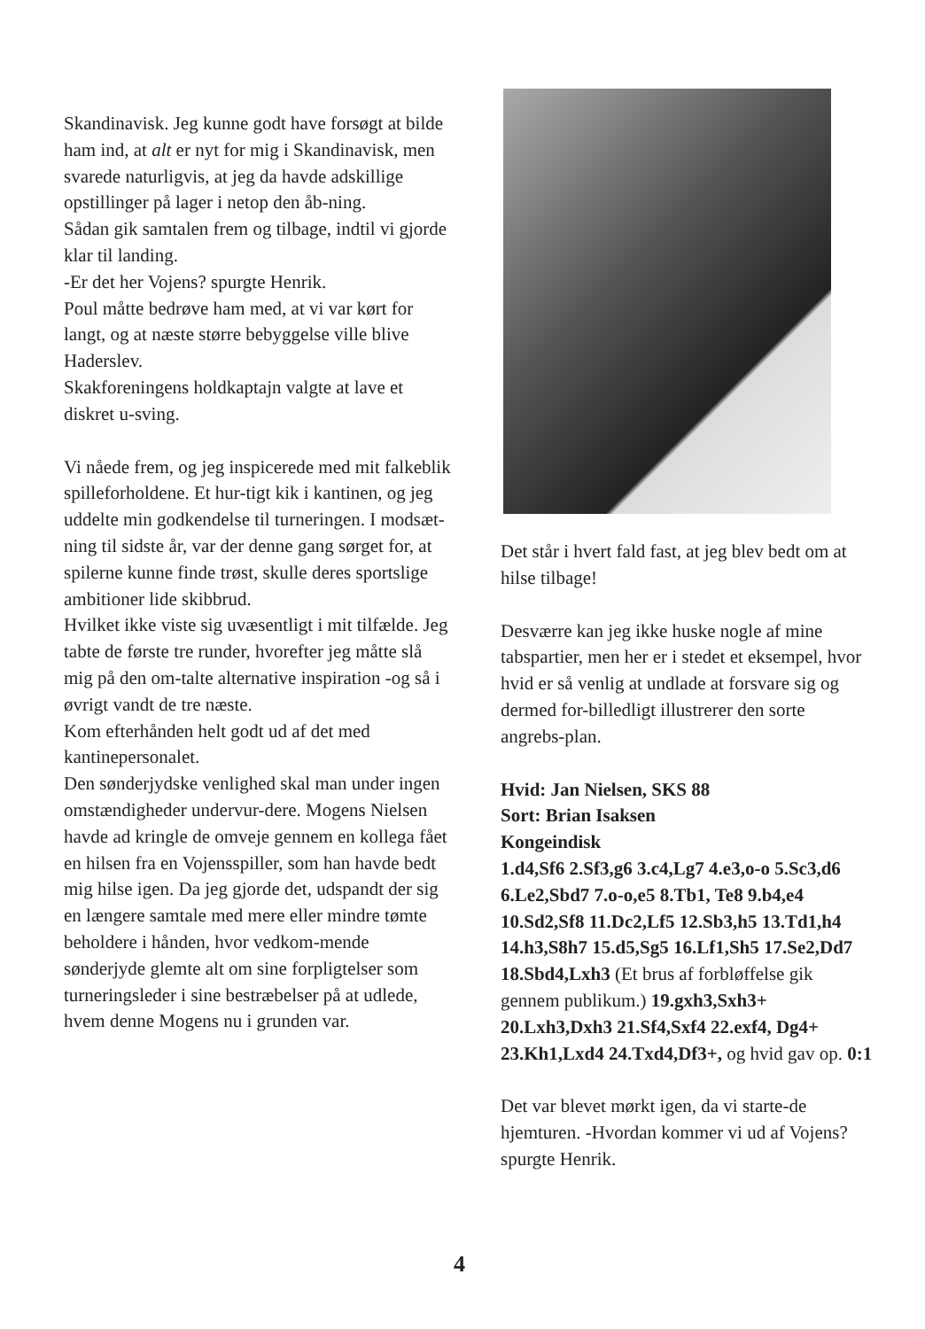Skandinavisk. Jeg kunne godt have forsøgt at bilde ham ind, at alt er nyt for mig i Skandinavisk, men svarede naturligvis, at jeg da havde adskillige opstillinger på lager i netop den åb-ning.
Sådan gik samtalen frem og tilbage, indtil vi gjorde klar til landing.
-Er det her Vojens? spurgte Henrik.
Poul måtte bedrøve ham med, at vi var kørt for langt, og at næste større bebyggelse ville blive Haderslev.
Skakforeningens holdkaptajn valgte at lave et diskret u-sving.
Vi nåede frem, og jeg inspicerede med mit falkeblik spilleforholdene. Et hur-tigt kik i kantinen, og jeg uddelte min godkendelse til turneringen. I modsæt-ning til sidste år, var der denne gang sørget for, at spilerne kunne finde trøst, skulle deres sportslige ambitioner lide skibbrud.
Hvilket ikke viste sig uvæsentligt i mit tilfælde. Jeg tabte de første tre runder, hvorefter jeg måtte slå mig på den om-talte alternative inspiration -og så i øvrigt vandt de tre næste.
Kom efterhånden helt godt ud af det med kantinepersonalet.
Den sønderjydske venlighed skal man under ingen omstændigheder undervur-dere. Mogens Nielsen havde ad kringle de omveje gennem en kollega fået en hilsen fra en Vojensspiller, som han havde bedt mig hilse igen. Da jeg gjorde det, udspandt der sig en længere samtale med mere eller mindre tømte beholdere i hånden, hvor vedkom-mende sønderjyde glemte alt om sine forpligtelser som turneringsleder i sine bestræbelser på at udlede, hvem denne Mogens nu i grunden var.
Det står i hvert fald fast, at jeg blev bedt om at hilse tilbage!
Desværre kan jeg ikke huske nogle af mine tabspartier, men her er i stedet et eksempel, hvor hvid er så venlig at undlade at forsvare sig og dermed for-billedligt illustrerer den sorte angrebs-plan.
Hvid: Jan Nielsen, SKS 88
Sort: Brian Isaksen
Kongeindisk
1.d4,Sf6 2.Sf3,g6 3.c4,Lg7 4.e3,o-o 5.Sc3,d6 6.Le2,Sbd7 7.o-o,e5 8.Tb1, Te8 9.b4,e4 10.Sd2,Sf8 11.Dc2,Lf5 12.Sb3,h5 13.Td1,h4 14.h3,S8h7 15.d5,Sg5 16.Lf1,Sh5 17.Se2,Dd7 18.Sbd4,Lxh3 (Et brus af forbløffelse gik gennem publikum.) 19.gxh3,Sxh3+ 20.Lxh3,Dxh3 21.Sf4,Sxf4 22.exf4, Dg4+ 23.Kh1,Lxd4 24.Txd4,Df3+, og hvid gav op. 0:1
Det var blevet mørkt igen, da vi starte-de hjemturen. -Hvordan kommer vi ud af Vojens? spurgte Henrik.
4